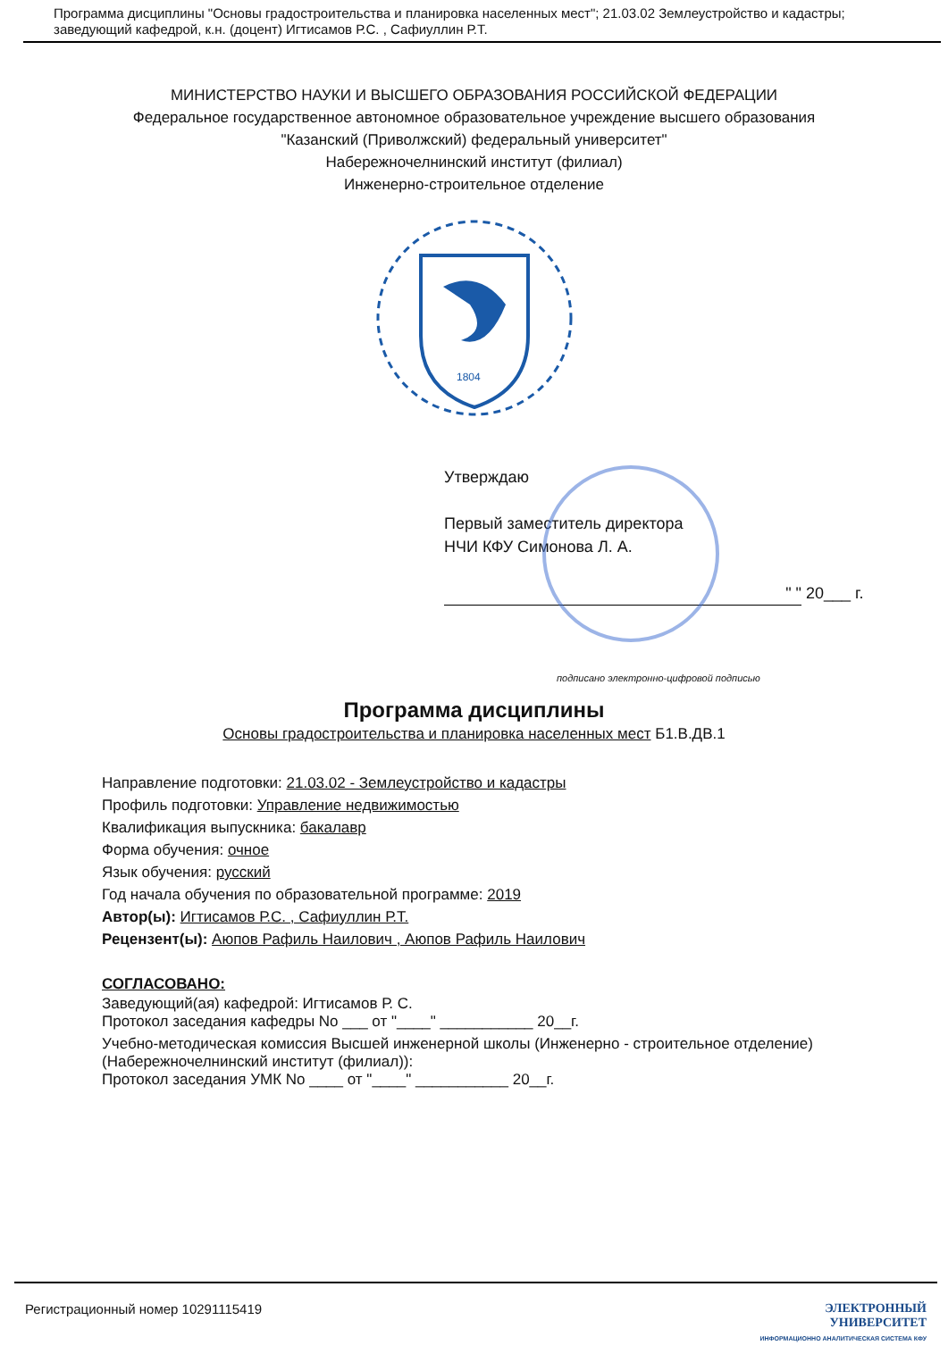Программа дисциплины "Основы градостроительства и планировка населенных мест"; 21.03.02 Землеустройство и кадастры; заведующий кафедрой, к.н. (доцент) Игтисамов Р.С. , Сафиуллин Р.Т.
МИНИСТЕРСТВО НАУКИ И ВЫСШЕГО ОБРАЗОВАНИЯ РОССИЙСКОЙ ФЕДЕРАЦИИ
Федеральное государственное автономное образовательное учреждение высшего образования
"Казанский (Приволжский) федеральный университет"
Набережночелнинский институт (филиал)
Инженерно-строительное отделение
1804
Утверждаю
Первый заместитель директора
НЧИ КФУ Симонова Л. А.
" " 20___ г.
подписано электронно-цифровой подписью
Программа дисциплины
Основы градостроительства и планировка населенных мест Б1.В.ДВ.1
Направление подготовки: 21.03.02 - Землеустройство и кадастры
Профиль подготовки: Управление недвижимостью
Квалификация выпускника: бакалавр
Форма обучения: очное
Язык обучения: русский
Год начала обучения по образовательной программе: 2019
Автор(ы): Игтисамов Р.С. , Сафиуллин Р.Т.
Рецензент(ы): Аюпов Рафиль Наилович , Аюпов Рафиль Наилович
СОГЛАСОВАНО:
Заведующий(ая) кафедрой: Игтисамов Р. С.
Протокол заседания кафедры No ___ от "____" ___________ 20__г.
Учебно-методическая комиссия Высшей инженерной школы (Инженерно - строительное отделение) (Набережночелнинский институт (филиал)):
Протокол заседания УМК No ____ от "____" ___________ 20__г.
Регистрационный номер 10291115419 ЭЛЕКТРОННЫЙ
УНИВЕРСИТЕТ
ИНФОРМАЦИОННО АНАЛИТИЧЕСКАЯ СИСТЕМА КФУ